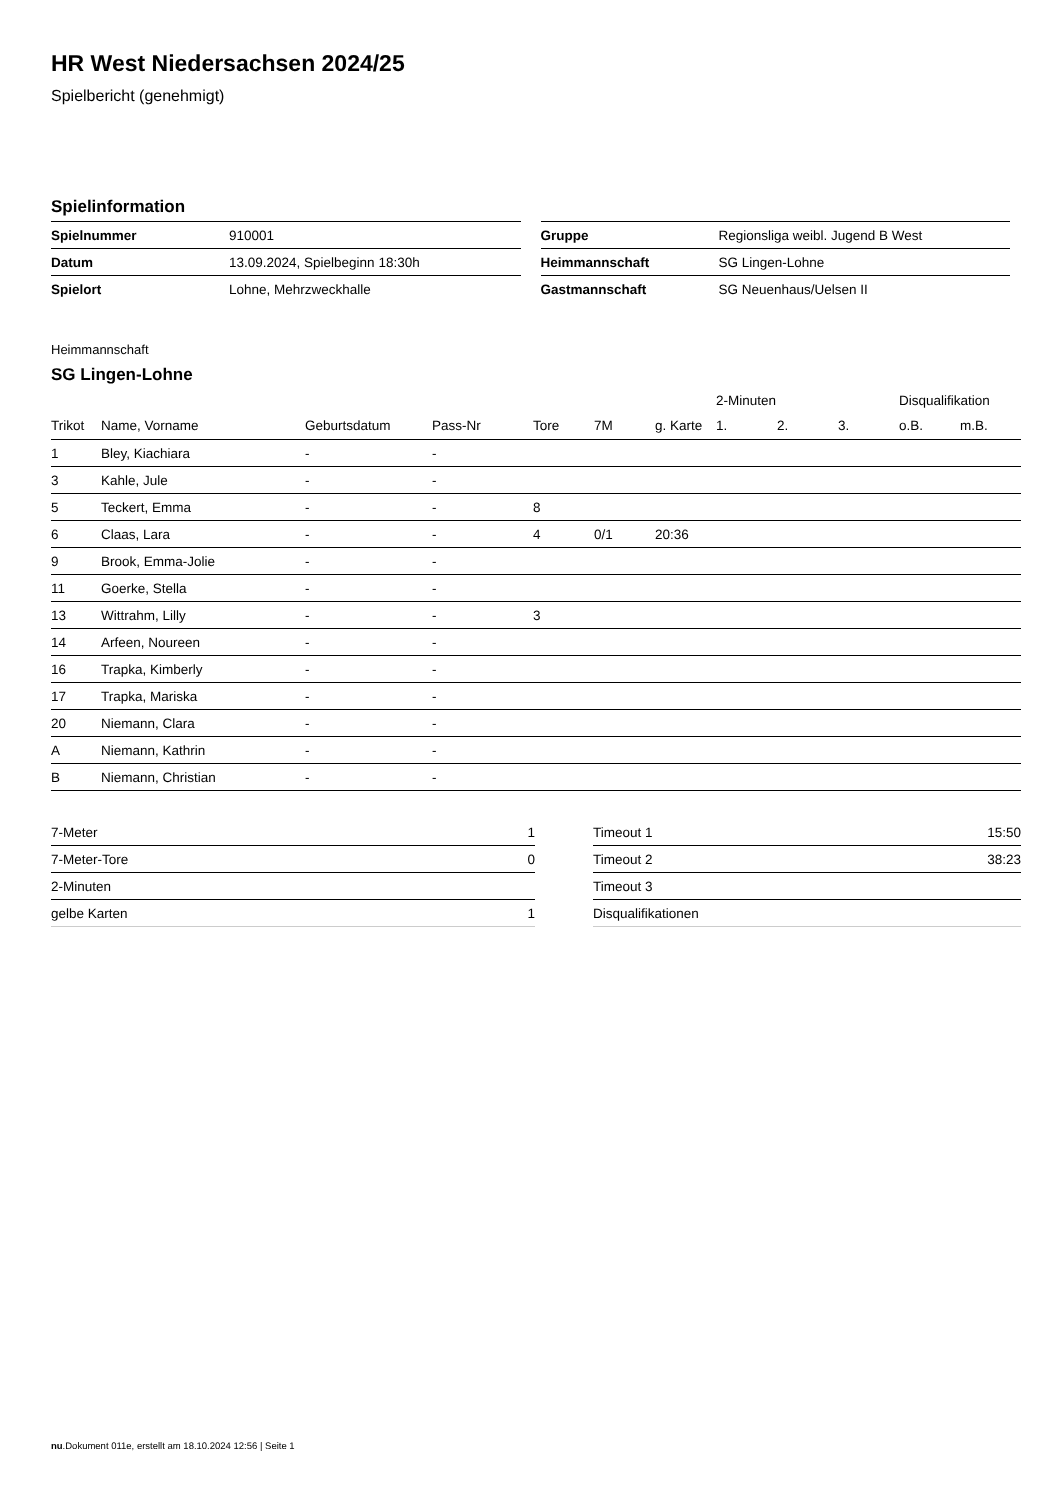HR West Niedersachsen 2024/25
Spielbericht (genehmigt)
Spielinformation
| Spielnummer | 910001 |
| Datum | 13.09.2024, Spielbeginn 18:30h |
| Spielort | Lohne, Mehrzweckhalle |
| Gruppe | Regionsliga weibl. Jugend B West |
| Heimmannschaft | SG Lingen-Lohne |
| Gastmannschaft | SG Neuenhaus/Uelsen II |
Heimmannschaft
SG Lingen-Lohne
| | | | | | | | 2-Minuten | | | Disqualifikation | |
| --- | --- | --- | --- | --- | --- | --- | --- | --- | --- | --- | --- |
| Trikot | Name, Vorname | Geburtsdatum | Pass-Nr | Tore | 7M | g. Karte | 1. | 2. | 3. | o.B. | m.B. |
| 1 | Bley, Kiachiara | - | - | | | | | | | | |
| 3 | Kahle, Jule | - | - | | | | | | | | |
| 5 | Teckert, Emma | - | - | 8 | | | | | | | |
| 6 | Claas, Lara | - | - | 4 | 0/1 | 20:36 | | | | | |
| 9 | Brook, Emma-Jolie | - | - | | | | | | | | |
| 11 | Goerke, Stella | - | - | | | | | | | | |
| 13 | Wittrahm, Lilly | - | - | 3 | | | | | | | |
| 14 | Arfeen, Noureen | - | - | | | | | | | | |
| 16 | Trapka, Kimberly | - | - | | | | | | | | |
| 17 | Trapka, Mariska | - | - | | | | | | | | |
| 20 | Niemann, Clara | - | - | | | | | | | | |
| A | Niemann, Kathrin | - | - | | | | | | | | |
| B | Niemann, Christian | - | - | | | | | | | | |
| 7-Meter | 1 |
| 7-Meter-Tore | 0 |
| 2-Minuten | |
| gelbe Karten | 1 |
| Timeout 1 | 15:50 |
| Timeout 2 | 38:23 |
| Timeout 3 | |
| Disqualifikationen | |
nu.Dokument 011e, erstellt am 18.10.2024 12:56 | Seite 1